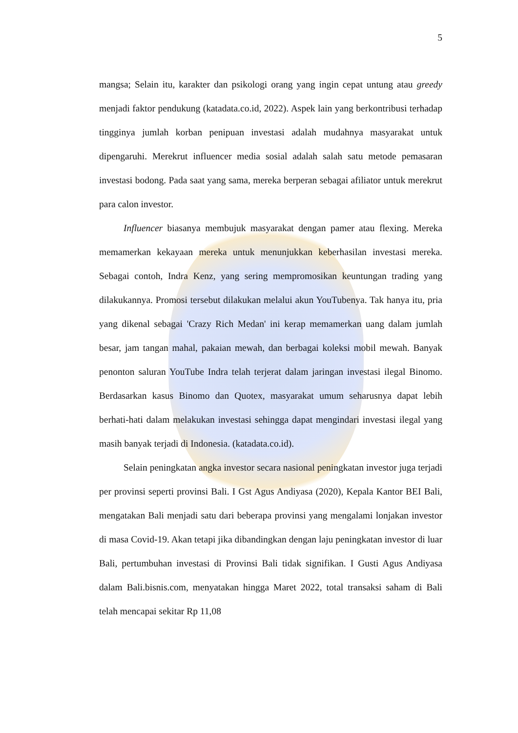5
mangsa; Selain itu, karakter dan psikologi orang yang ingin cepat untung atau greedy menjadi faktor pendukung (katadata.co.id, 2022). Aspek lain yang berkontribusi terhadap tingginya jumlah korban penipuan investasi adalah mudahnya masyarakat untuk dipengaruhi. Merekrut influencer media sosial adalah salah satu metode pemasaran investasi bodong. Pada saat yang sama, mereka berperan sebagai afiliator untuk merekrut para calon investor.
Influencer biasanya membujuk masyarakat dengan pamer atau flexing. Mereka memamerkan kekayaan mereka untuk menunjukkan keberhasilan investasi mereka. Sebagai contoh, Indra Kenz, yang sering mempromosikan keuntungan trading yang dilakukannya. Promosi tersebut dilakukan melalui akun YouTubenya. Tak hanya itu, pria yang dikenal sebagai 'Crazy Rich Medan' ini kerap memamerkan uang dalam jumlah besar, jam tangan mahal, pakaian mewah, dan berbagai koleksi mobil mewah. Banyak penonton saluran YouTube Indra telah terjerat dalam jaringan investasi ilegal Binomo. Berdasarkan kasus Binomo dan Quotex, masyarakat umum seharusnya dapat lebih berhati-hati dalam melakukan investasi sehingga dapat mengindari investasi ilegal yang masih banyak terjadi di Indonesia. (katadata.co.id).
Selain peningkatan angka investor secara nasional peningkatan investor juga terjadi per provinsi seperti provinsi Bali. I Gst Agus Andiyasa (2020), Kepala Kantor BEI Bali, mengatakan Bali menjadi satu dari beberapa provinsi yang mengalami lonjakan investor di masa Covid-19. Akan tetapi jika dibandingkan dengan laju peningkatan investor di luar Bali, pertumbuhan investasi di Provinsi Bali tidak signifikan. I Gusti Agus Andiyasa dalam Bali.bisnis.com, menyatakan hingga Maret 2022, total transaksi saham di Bali telah mencapai sekitar Rp 11,08